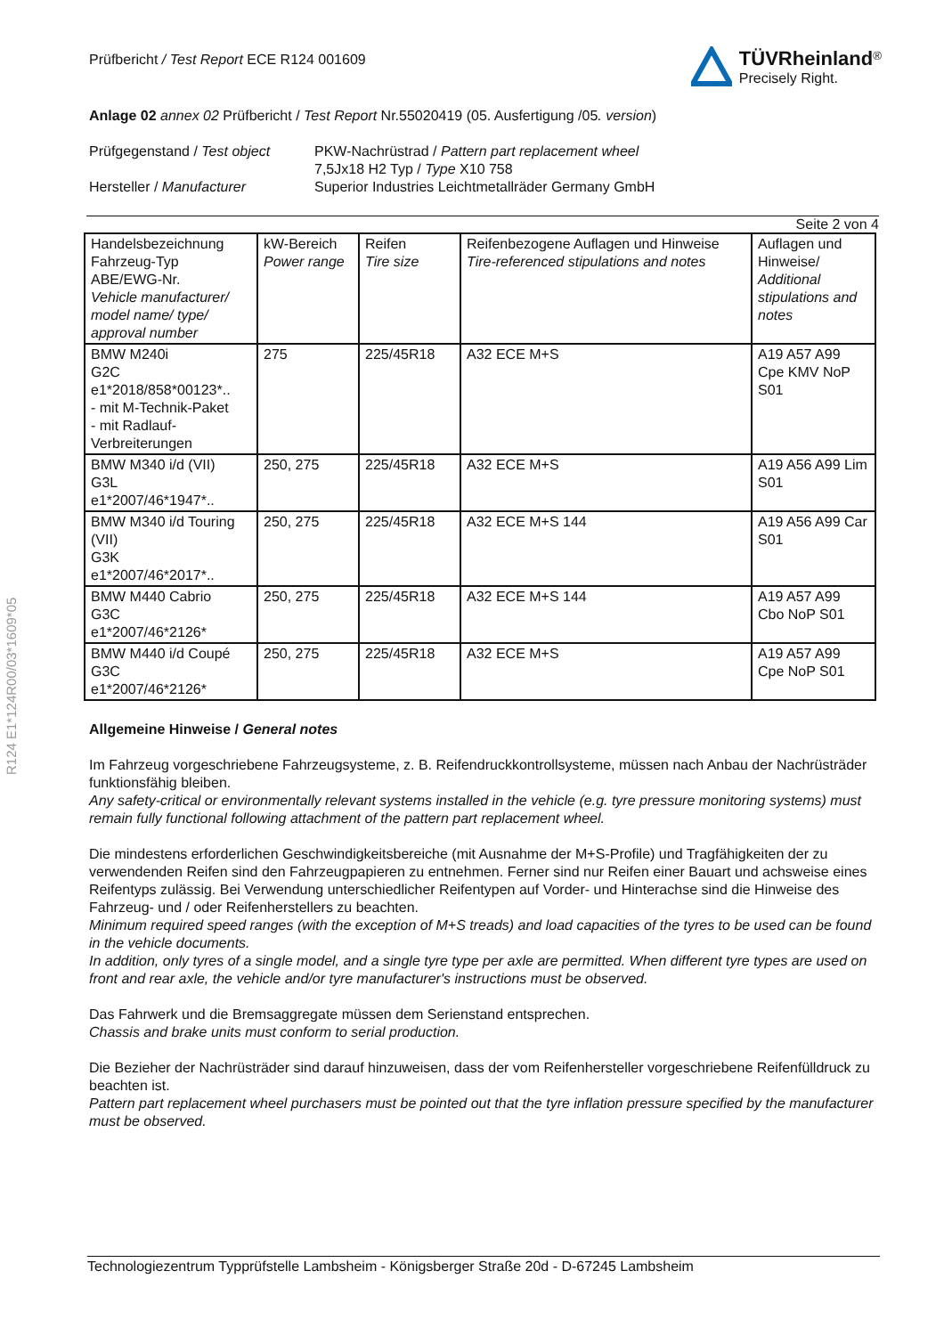R124 E1*124R00/03*1609*05
Prüfbericht / Test Report ECE R124 001609
TÜVRheinland<sup>®</sup>
Precisely Right.
Anlage 02 annex 02 Prüfbericht / Test Report Nr.55020419 (05. Ausfertigung /05. version)
Prüfgegenstand / Test object
PKW-Nachrüstrad / Pattern part replacement wheel
7,5Jx18 H2 Typ / Type X10 758
Hersteller / Manufacturer
Superior Industries Leichtmetallräder Germany GmbH
Seite 2 von 4
| Handelsbezeichnung Fahrzeug-Typ ABE/EWG-Nr. Vehicle manufacturer/ model name/ type/ approval number | kW-Bereich Power range | Reifen Tire size | Reifenbezogene Auflagen und Hinweise Tire-referenced stipulations and notes | Auflagen und Hinweise/ Additional stipulations and notes |
| BMW M240i G2C e1*2018/858*00123*.. - mit M-Technik-Paket - mit Radlauf-Verbreiterungen | 275 | 225/45R18 | A32 ECE M+S | A19 A57 A99 Cpe KMV NoP S01 |
| BMW M340 i/d (VII) G3L e1*2007/46*1947*.. | 250, 275 | 225/45R18 | A32 ECE M+S | A19 A56 A99 Lim S01 |
| BMW M340 i/d Touring (VII) G3K e1*2007/46*2017*.. | 250, 275 | 225/45R18 | A32 ECE M+S 144 | A19 A56 A99 Car S01 |
| BMW M440 Cabrio G3C e1*2007/46*2126* | 250, 275 | 225/45R18 | A32 ECE M+S 144 | A19 A57 A99 Cbo NoP S01 |
| BMW M440 i/d Coupé G3C e1*2007/46*2126* | 250, 275 | 225/45R18 | A32 ECE M+S | A19 A57 A99 Cpe NoP S01 |
Allgemeine Hinweise / General notes
Im Fahrzeug vorgeschriebene Fahrzeugsysteme, z. B. Reifendruckkontrollsysteme, müssen nach Anbau der Nachrüsträder funktionsfähig bleiben.
Any safety-critical or environmentally relevant systems installed in the vehicle (e.g. tyre pressure monitoring systems) must remain fully functional following attachment of the pattern part replacement wheel.
Die mindestens erforderlichen Geschwindigkeitsbereiche (mit Ausnahme der M+S-Profile) und Tragfähigkeiten der zu verwendenden Reifen sind den Fahrzeugpapieren zu entnehmen. Ferner sind nur Reifen einer Bauart und achsweise eines Reifentyps zulässig. Bei Verwendung unterschiedlicher Reifentypen auf Vorder- und Hinterachse sind die Hinweise des Fahrzeug- und / oder Reifenherstellers zu beachten.
Minimum required speed ranges (with the exception of M+S treads) and load capacities of the tyres to be used can be found in the vehicle documents.
In addition, only tyres of a single model, and a single tyre type per axle are permitted. When different tyre types are used on front and rear axle, the vehicle and/or tyre manufacturer's instructions must be observed.
Das Fahrwerk und die Bremsaggregate müssen dem Serienstand entsprechen.
Chassis and brake units must conform to serial production.
Die Bezieher der Nachrüsträder sind darauf hinzuweisen, dass der vom Reifenhersteller vorgeschriebene Reifenfülldruck zu beachten ist.
Pattern part replacement wheel purchasers must be pointed out that the tyre inflation pressure specified by the manufacturer must be observed.
Technologiezentrum Typprüfstelle Lambsheim - Königsberger Straße 20d - D-67245 Lambsheim